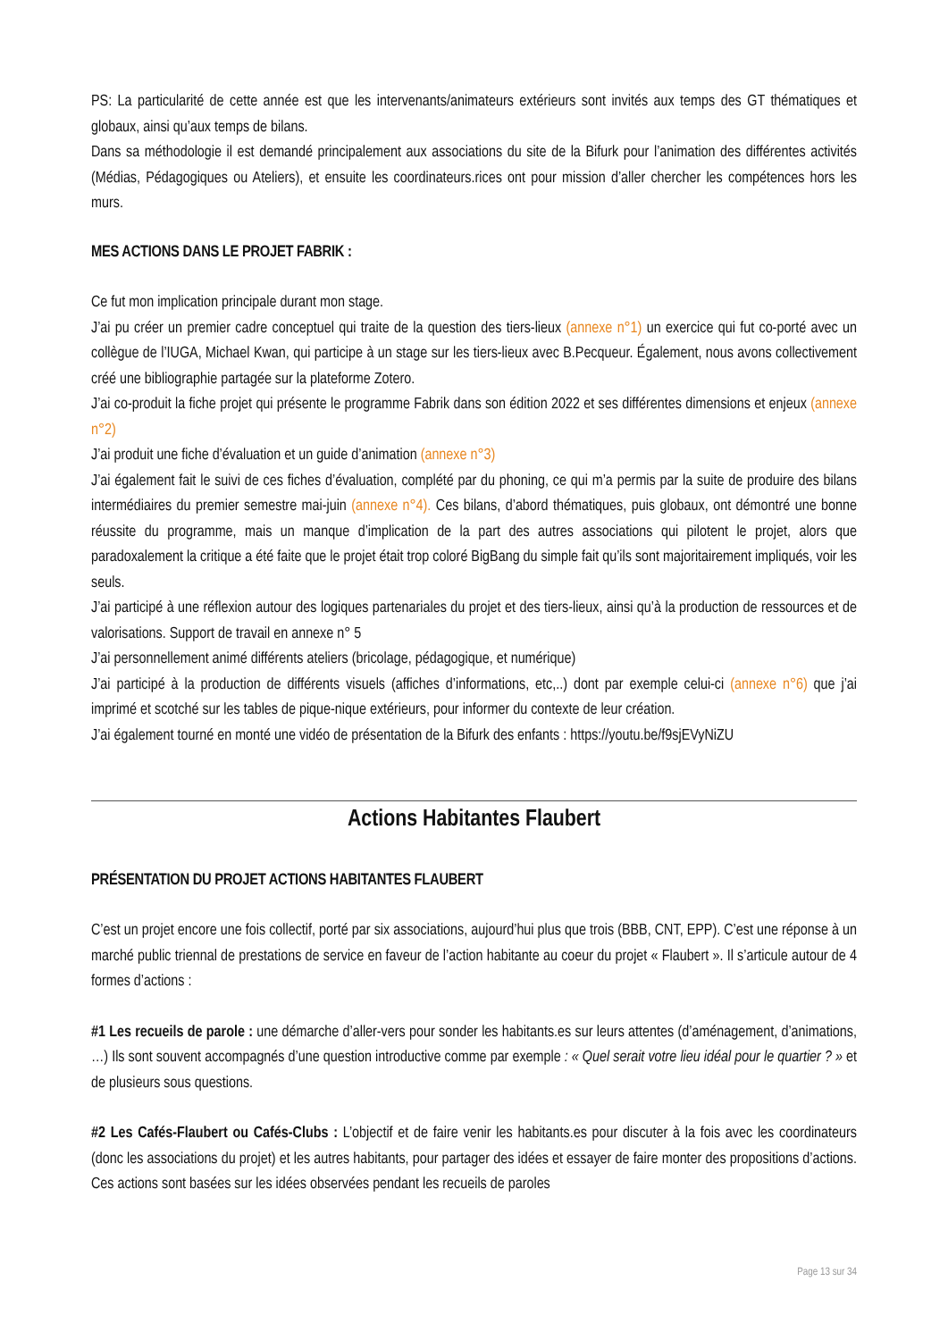PS: La particularité de cette année est que les intervenants/animateurs extérieurs sont invités aux temps des GT thématiques et globaux, ainsi qu’aux temps de bilans.
Dans sa méthodologie il est demandé principalement aux associations du site de la Bifurk pour l’animation des différentes activités (Médias, Pédagogiques ou Ateliers), et ensuite les coordinateurs.rices ont pour mission d’aller chercher les compétences hors les murs.
MES ACTIONS DANS LE PROJET FABRIK :
Ce fut mon implication principale durant mon stage.
J’ai pu créer un premier cadre conceptuel qui traite de la question des tiers-lieux (annexe n°1) un exercice qui fut co-porté avec un collègue de l’IUGA, Michael Kwan, qui participe à un stage sur les tiers-lieux avec B.Pecqueur. Également, nous avons collectivement créé une bibliographie partagée sur la plateforme Zotero.
J’ai co-produit la fiche projet qui présente le programme Fabrik dans son édition 2022 et ses différentes dimensions et enjeux (annexe n°2)
J’ai produit une fiche d’évaluation et un guide d’animation (annexe n°3)
J’ai également fait le suivi de ces fiches d’évaluation, complété par du phoning, ce qui m’a permis par la suite de produire des bilans intermédiaires du premier semestre mai-juin (annexe n°4). Ces bilans, d’abord thématiques, puis globaux, ont démontré une bonne réussite du programme, mais un manque d’implication de la part des autres associations qui pilotent le projet, alors que paradoxalement la critique a été faite que le projet était trop coloré BigBang du simple fait qu’ils sont majoritairement impliqués, voir les seuls.
J’ai participé à une réflexion autour des logiques partenariales du projet et des tiers-lieux, ainsi qu’à la production de ressources et de valorisations. Support de travail en annexe n° 5
J’ai personnellement animé différents ateliers (bricolage, pédagogique, et numérique)
J’ai participé à la production de différents visuels (affiches d’informations, etc,..) dont par exemple celui-ci (annexe n°6) que j’ai imprimé et scotché sur les tables de pique-nique extérieurs, pour informer du contexte de leur création.
J’ai également tourné en monté une vidéo de présentation de la Bifurk des enfants : https://youtu.be/f9sjEVyNiZU
Actions Habitantes Flaubert
PRÉSENTATION DU PROJET ACTIONS HABITANTES FLAUBERT
C’est un projet encore une fois collectif, porté par six associations, aujourd’hui plus que trois (BBB, CNT, EPP). C’est une réponse à un marché public triennal de prestations de service en faveur de l’action habitante au coeur du projet « Flaubert ». Il s’articule autour de 4 formes d’actions :
#1 Les recueils de parole : une démarche d’aller-vers pour sonder les habitants.es sur leurs attentes (d’aménagement, d’animations, …) Ils sont souvent accompagnés d’une question introductive comme par exemple : « Quel serait votre lieu idéal pour le quartier ? » et de plusieurs sous questions.
#2 Les Cafés-Flaubert ou Cafés-Clubs : L’objectif et de faire venir les habitants.es pour discuter à la fois avec les coordinateurs (donc les associations du projet) et les autres habitants, pour partager des idées et essayer de faire monter des propositions d’actions. Ces actions sont basées sur les idées observées pendant les recueils de paroles
Page 13 sur 34